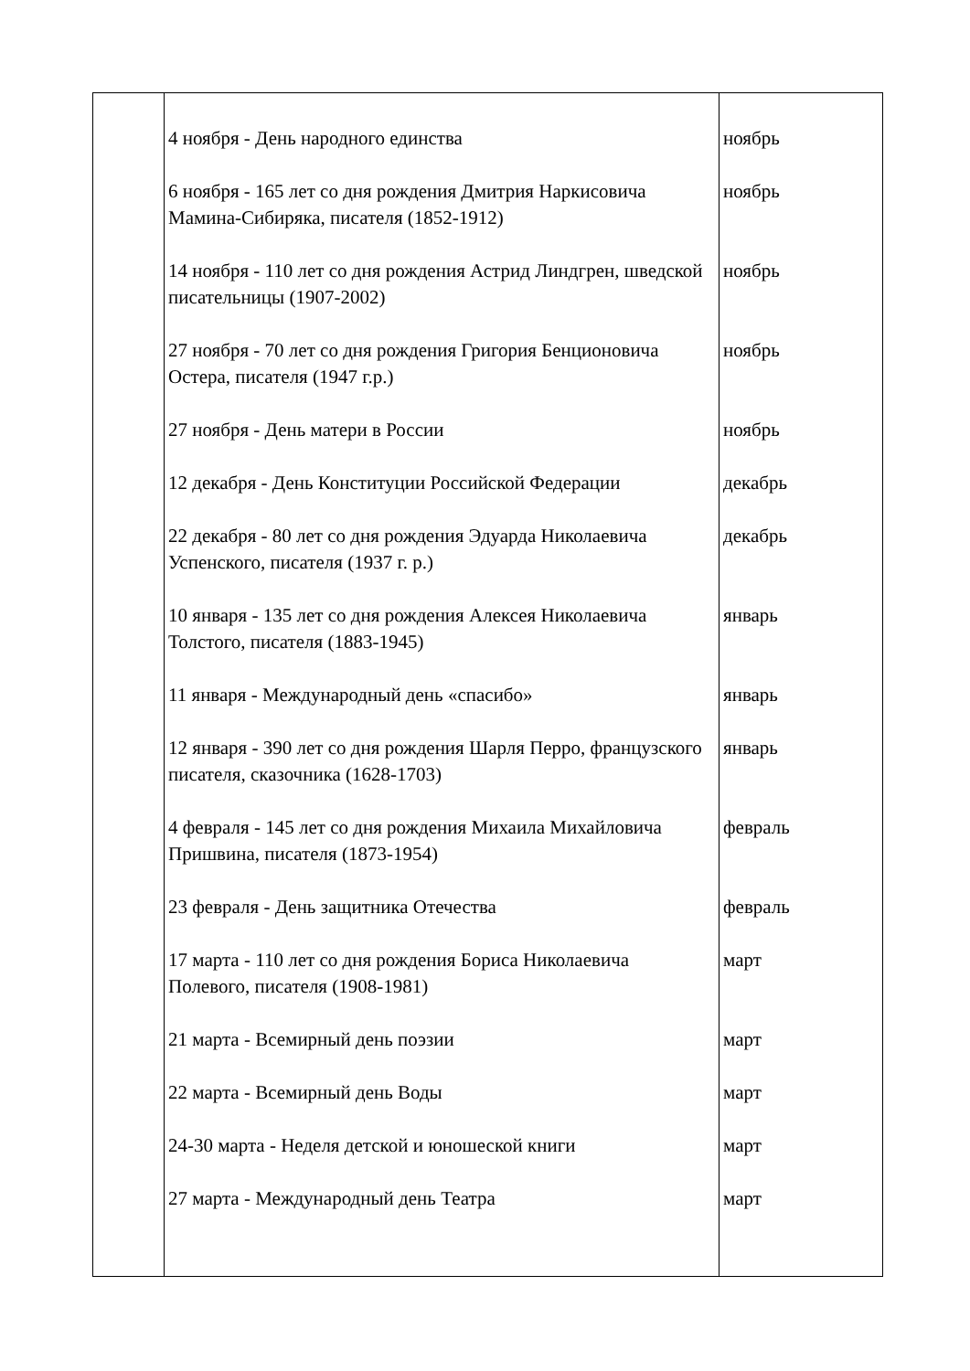| | 4 ноября - День народного единства 6 ноября - 165 лет со дня рождения Дмитрия Наркисовича Мамина-Сибиряка, писателя (1852-1912) 14 ноября - 110 лет со дня рождения Астрид Линдгрен, шведской писательницы (1907-2002) 27 ноября - 70 лет со дня рождения Григория Бенционовича Остера, писателя (1947 г.р.) 27 ноября - День матери в России 12 декабря - День Конституции Российской Федерации 22 декабря - 80 лет со дня рождения Эдуарда Николаевича Успенского, писателя (1937 г. р.) 10 января - 135 лет со дня рождения Алексея Николаевича Толстого, писателя (1883-1945) 11 января - Международный день «спасибо» 12 января - 390 лет со дня рождения Шарля Перро, французского писателя, сказочника (1628-1703) 4 февраля - 145 лет со дня рождения Михаила Михайловича Пришвина, писателя (1873-1954) 23 февраля - День защитника Отечества 17 марта - 110 лет со дня рождения Бориса Николаевича Полевого, писателя (1908-1981) 21 марта - Всемирный день поэзии 22 марта - Всемирный день Воды 24-30 марта - Неделя детской и юношеской книги 27 марта - Международный день Театра | ноябрь ноябрь ноябрь ноябрь ноябрь декабрь декабрь январь январь январь февраль февраль март март март март март |